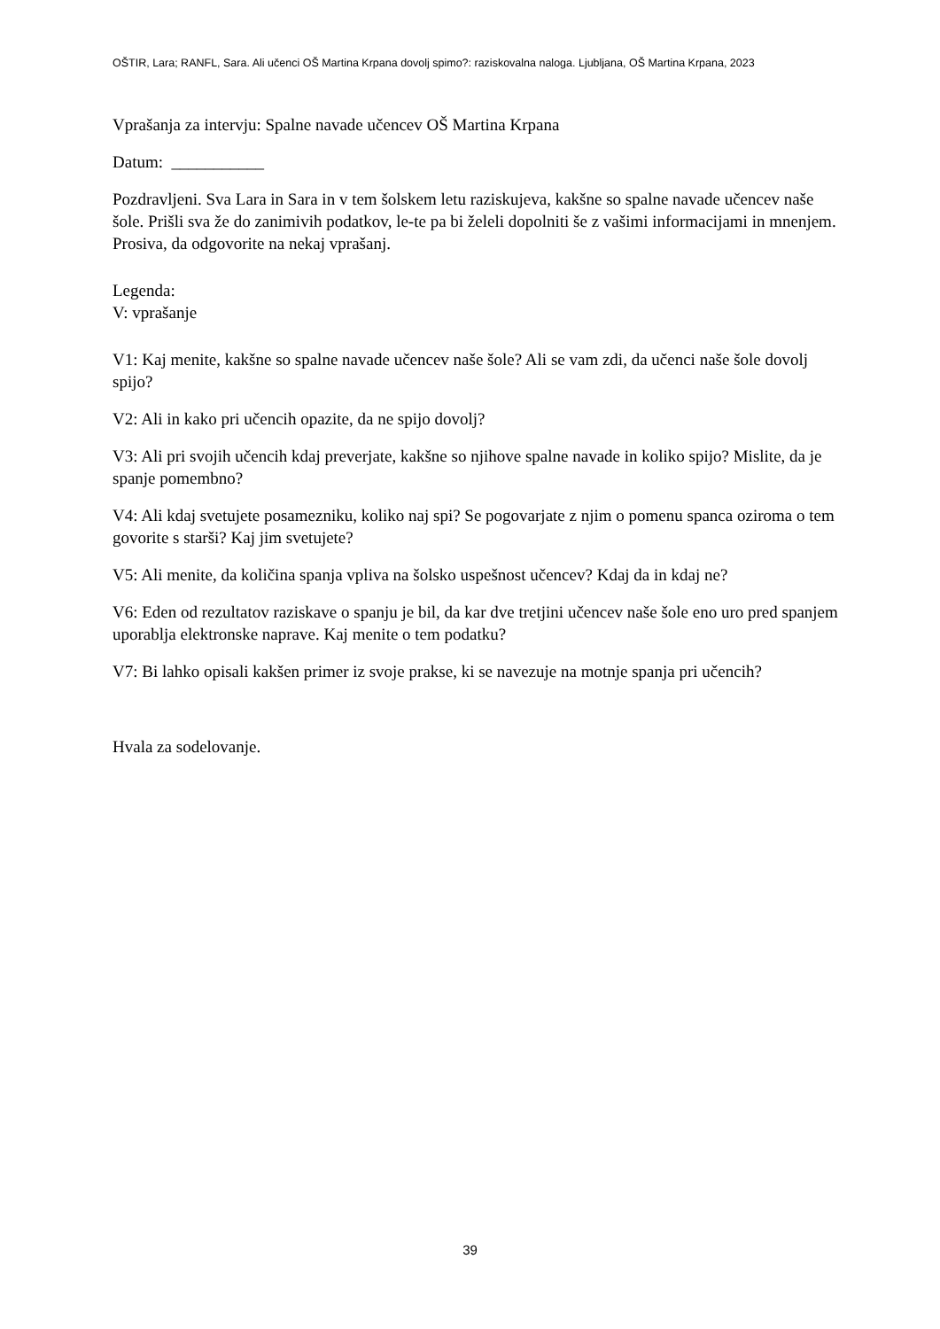OŠTIR, Lara; RANFL, Sara. Ali učenci OŠ Martina Krpana dovolj spimo?: raziskovalna naloga. Ljubljana, OŠ Martina Krpana, 2023
Vprašanja za intervju: Spalne navade učencev OŠ Martina Krpana
Datum: ___________
Pozdravljeni. Sva Lara in Sara in v tem šolskem letu raziskujeva, kakšne so spalne navade učencev naše šole. Prišli sva že do zanimivih podatkov, le-te pa bi želeli dopolniti še z vašimi informacijami in mnenjem. Prosiva, da odgovorite na nekaj vprašanj.
Legenda:
V: vprašanje
V1: Kaj menite, kakšne so spalne navade učencev naše šole? Ali se vam zdi, da učenci naše šole dovolj spijo?
V2: Ali in kako pri učencih opazite, da ne spijo dovolj?
V3: Ali pri svojih učencih kdaj preverjate, kakšne so njihove spalne navade in koliko spijo? Mislite, da je spanje pomembno?
V4: Ali kdaj svetujete posamezniku, koliko naj spi? Se pogovarjate z njim o pomenu spanca oziroma o tem govorite s starši? Kaj jim svetujete?
V5: Ali menite, da količina spanja vpliva na šolsko uspešnost učencev? Kdaj da in kdaj ne?
V6: Eden od rezultatov raziskave o spanju je bil, da kar dve tretjini učencev naše šole eno uro pred spanjem uporablja elektronske naprave. Kaj menite o tem podatku?
V7: Bi lahko opisali kakšen primer iz svoje prakse, ki se navezuje na motnje spanja pri učencih?
Hvala za sodelovanje.
39